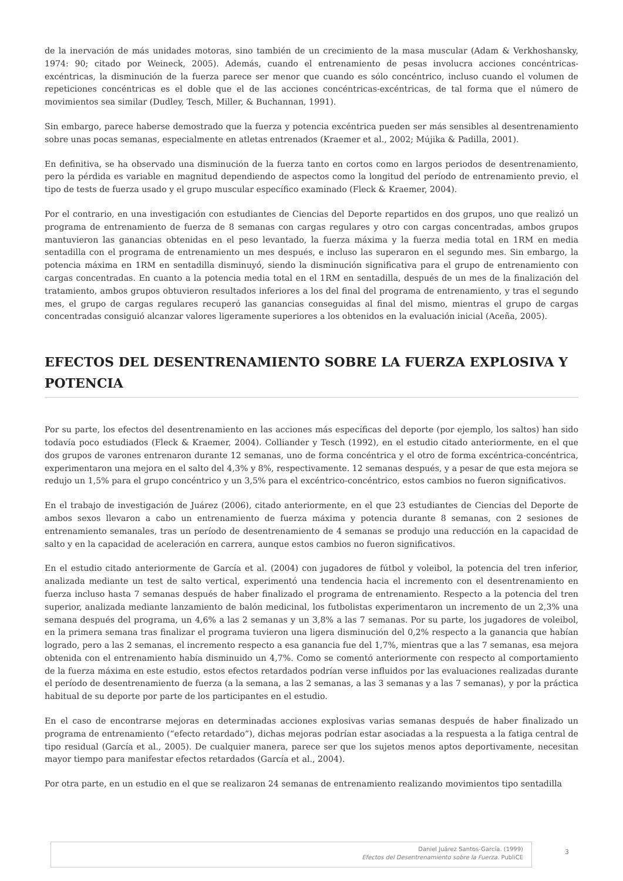de la inervación de más unidades motoras, sino también de un crecimiento de la masa muscular (Adam & Verkhoshansky, 1974: 90; citado por Weineck, 2005). Además, cuando el entrenamiento de pesas involucra acciones concéntricas-excéntricas, la disminución de la fuerza parece ser menor que cuando es sólo concéntrico, incluso cuando el volumen de repeticiones concéntricas es el doble que el de las acciones concéntricas-excéntricas, de tal forma que el número de movimientos sea similar (Dudley, Tesch, Miller, & Buchannan, 1991).
Sin embargo, parece haberse demostrado que la fuerza y potencia excéntrica pueden ser más sensibles al desentrenamiento sobre unas pocas semanas, especialmente en atletas entrenados (Kraemer et al., 2002; Mújika & Padilla, 2001).
En definitiva, se ha observado una disminución de la fuerza tanto en cortos como en largos periodos de desentrenamiento, pero la pérdida es variable en magnitud dependiendo de aspectos como la longitud del período de entrenamiento previo, el tipo de tests de fuerza usado y el grupo muscular específico examinado (Fleck & Kraemer, 2004).
Por el contrario, en una investigación con estudiantes de Ciencias del Deporte repartidos en dos grupos, uno que realizó un programa de entrenamiento de fuerza de 8 semanas con cargas regulares y otro con cargas concentradas, ambos grupos mantuvieron las ganancias obtenidas en el peso levantado, la fuerza máxima y la fuerza media total en 1RM en media sentadilla con el programa de entrenamiento un mes después, e incluso las superaron en el segundo mes. Sin embargo, la potencia máxima en 1RM en sentadilla disminuyó, siendo la disminución significativa para el grupo de entrenamiento con cargas concentradas. En cuanto a la potencia media total en el 1RM en sentadilla, después de un mes de la finalización del tratamiento, ambos grupos obtuvieron resultados inferiores a los del final del programa de entrenamiento, y tras el segundo mes, el grupo de cargas regulares recuperó las ganancias conseguidas al final del mismo, mientras el grupo de cargas concentradas consiguió alcanzar valores ligeramente superiores a los obtenidos en la evaluación inicial (Aceña, 2005).
EFECTOS DEL DESENTRENAMIENTO SOBRE LA FUERZA EXPLOSIVA Y POTENCIA
Por su parte, los efectos del desentrenamiento en las acciones más específicas del deporte (por ejemplo, los saltos) han sido todavía poco estudiados (Fleck & Kraemer, 2004). Colliander y Tesch (1992), en el estudio citado anteriormente, en el que dos grupos de varones entrenaron durante 12 semanas, uno de forma concéntrica y el otro de forma excéntrica-concéntrica, experimentaron una mejora en el salto del 4,3% y 8%, respectivamente. 12 semanas después, y a pesar de que esta mejora se redujo un 1,5% para el grupo concéntrico y un 3,5% para el excéntrico-concéntrico, estos cambios no fueron significativos.
En el trabajo de investigación de Juárez (2006), citado anteriormente, en el que 23 estudiantes de Ciencias del Deporte de ambos sexos llevaron a cabo un entrenamiento de fuerza máxima y potencia durante 8 semanas, con 2 sesiones de entrenamiento semanales, tras un período de desentrenamiento de 4 semanas se produjo una reducción en la capacidad de salto y en la capacidad de aceleración en carrera, aunque estos cambios no fueron significativos.
En el estudio citado anteriormente de García et al. (2004) con jugadores de fútbol y voleibol, la potencia del tren inferior, analizada mediante un test de salto vertical, experimentó una tendencia hacia el incremento con el desentrenamiento en fuerza incluso hasta 7 semanas después de haber finalizado el programa de entrenamiento. Respecto a la potencia del tren superior, analizada mediante lanzamiento de balón medicinal, los futbolistas experimentaron un incremento de un 2,3% una semana después del programa, un 4,6% a las 2 semanas y un 3,8% a las 7 semanas. Por su parte, los jugadores de voleibol, en la primera semana tras finalizar el programa tuvieron una ligera disminución del 0,2% respecto a la ganancia que habían logrado, pero a las 2 semanas, el incremento respecto a esa ganancia fue del 1,7%, mientras que a las 7 semanas, esa mejora obtenida con el entrenamiento había disminuido un 4,7%. Como se comentó anteriormente con respecto al comportamiento de la fuerza máxima en este estudio, estos efectos retardados podrían verse influidos por las evaluaciones realizadas durante el período de desentrenamiento de fuerza (a la semana, a las 2 semanas, a las 3 semanas y a las 7 semanas), y por la práctica habitual de su deporte por parte de los participantes en el estudio.
En el caso de encontrarse mejoras en determinadas acciones explosivas varias semanas después de haber finalizado un programa de entrenamiento (“efecto retardado”), dichas mejoras podrían estar asociadas a la respuesta a la fatiga central de tipo residual (García et al., 2005). De cualquier manera, parece ser que los sujetos menos aptos deportivamente, necesitan mayor tiempo para manifestar efectos retardados (García et al., 2004).
Por otra parte, en un estudio en el que se realizaron 24 semanas de entrenamiento realizando movimientos tipo sentadilla
Daniel Juárez Santos-García. (1999)
Efectos del Desentrenamiento sobre la Fuerza. PubliCE
3